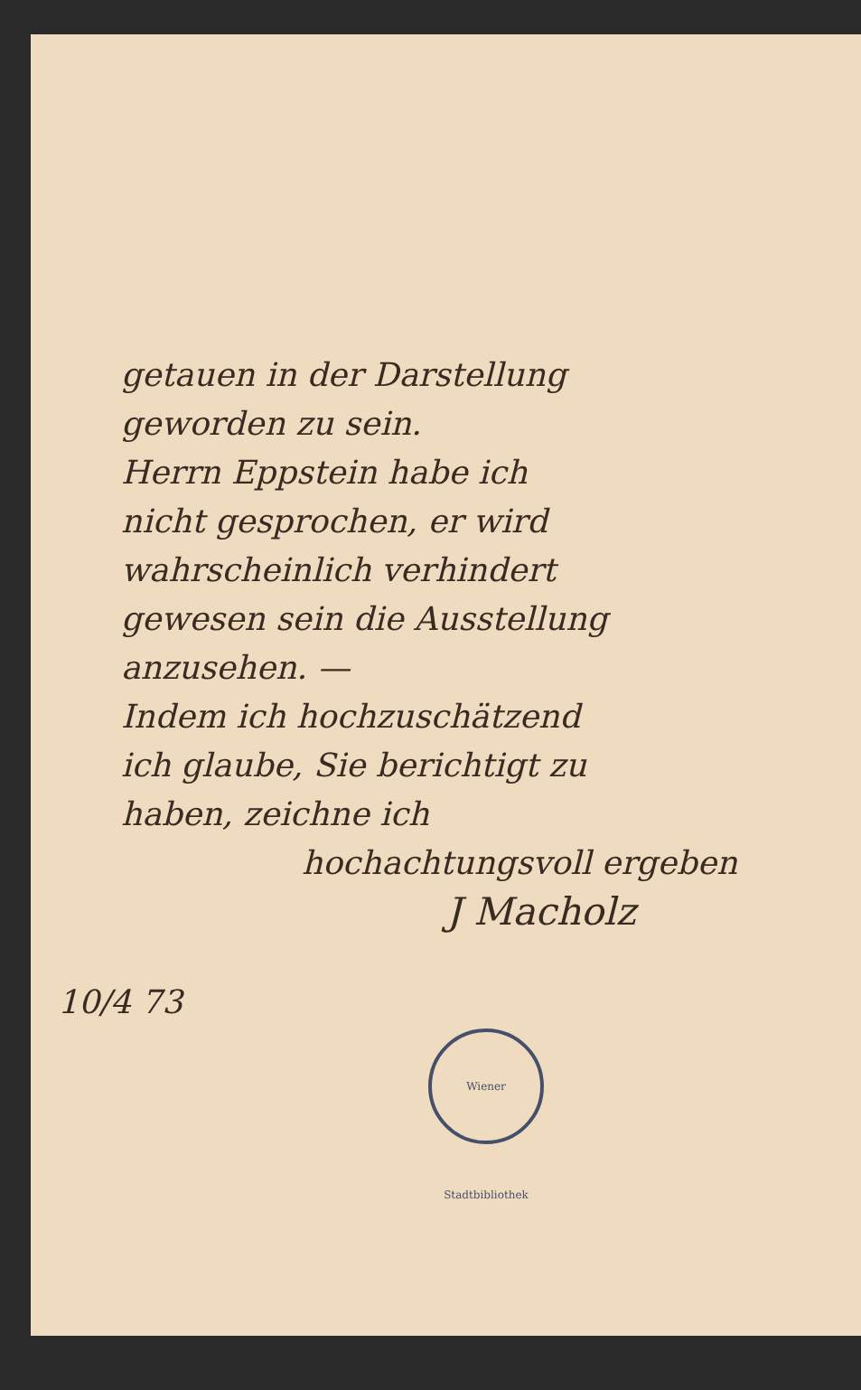getauen in der Darstellung
geworden zu sein.
Herrn Eppstein habe ich
nicht gesprochen, er wird
wahrscheinlich verhindert
gewesen sein die Ausstellung
anzusehen. —
Indem ich hochzuschätzend
ich glaube, Sie berichtigt zu
haben, zeichne ich
hochachtungsvoll ergeben
J Macholz
10/4 73
Wiener Stadtbibliothek